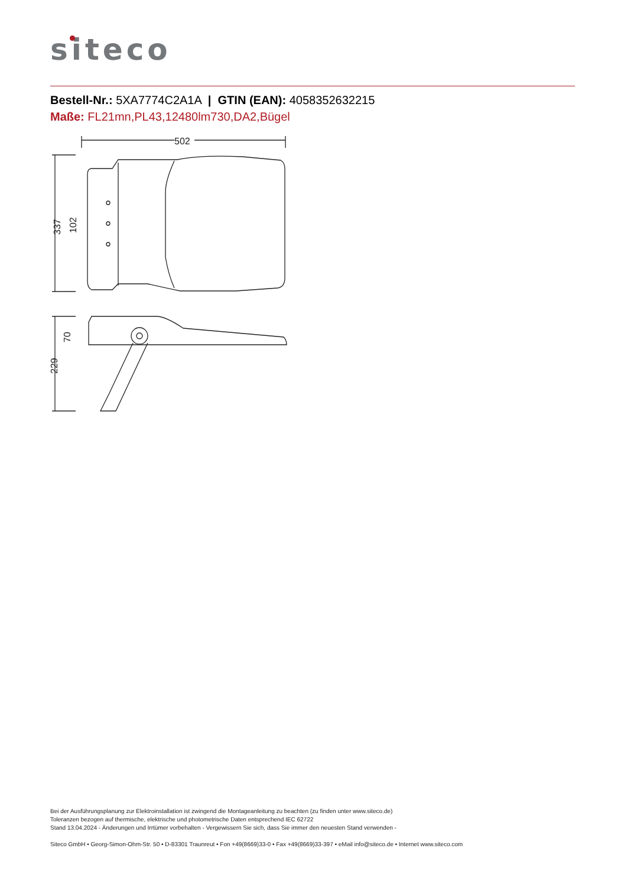siteco
Bestell-Nr.: 5XA7774C2A1A | GTIN (EAN): 4058352632215
Maße: FL21mn,PL43,12480lm730,DA2,Bügel
502
337
102
229
70
Bei der Ausführungsplanung zur Elektroinstallation ist zwingend die Montageanleitung zu beachten (zu finden unter www.siteco.de)
Toleranzen bezogen auf thermische, elektrische und photometrische Daten entsprechend IEC 62722
Stand 13.04.2024 - Änderungen und Irrtümer vorbehalten - Vergewissern Sie sich, dass Sie immer den neuesten Stand verwenden -
Siteco GmbH • Georg-Simon-Ohm-Str. 50 • D-83301 Traunreut • Fon +49(8669)33-0 • Fax +49(8669)33-397 • eMail info@siteco.de • Internet www.siteco.com